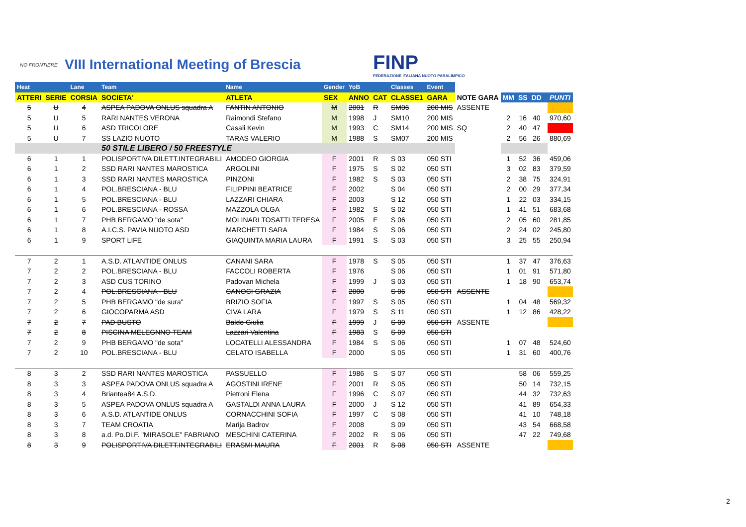NO FRONTIERE
VIII International Meeting of Brescia
FINP
FEDERAZIONE ITALIANA NUOTO PARALIMPICO
| Heat | | Lane | Team | Name | Gender | YoB | | Classes | Event | | | | | | |
| --- | --- | --- | --- | --- | --- | --- | --- | --- | --- | --- | --- | --- | --- | --- | --- |
| ATTERI | SERIE | CORSIA | SOCIETA' | ATLETA | SEX | ANNO | CAT | CLASSE1 | GARA | NOTE GARA | MM | SS | DD | | PUNTI |
| 5 | U | 4 | ASPEA PADOVA ONLUS squadra A | FANTIN ANTONIO | M | 2001 | R | SM06 | 200 MIS | ASSENTE | | | | | |
| 5 | U | 5 | RARI NANTES VERONA | Raimondi Stefano | M | 1998 | J | SM10 | 200 MIS | | 2 | 16 | 40 | | 970,60 |
| 5 | U | 6 | ASD TRICOLORE | Casali Kevin | M | 1993 | C | SM14 | 200 MIS | SQ | 2 | 40 | 47 | | |
| 5 | U | 7 | SS LAZIO NUOTO | TARAS VALERIO | M | 1988 | S | SM07 | 200 MIS | | 2 | 56 | 26 | | 880,69 |
| | | | 50 STILE LIBERO / 50 FREESTYLE | | | | | | | | | | | | |
| 6 | 1 | 1 | POLISPORTIVA DILETT.INTEGRABILI | AMODEO GIORGIA | F | 2001 | R | S 03 | 050 STI | | 1 | 52 | 36 | | 459,06 |
| 6 | 1 | 2 | SSD RARI NANTES MAROSTICA | ARGOLINI | F | 1975 | S | S 02 | 050 STI | | 3 | 02 | 83 | | 379,59 |
| 6 | 1 | 3 | SSD RARI NANTES MAROSTICA | PINZONI | F | 1982 | S | S 03 | 050 STI | | 2 | 38 | 75 | | 324,91 |
| 6 | 1 | 4 | POL.BRESCIANA - BLU | FILIPPINI BEATRICE | F | 2002 | | S 04 | 050 STI | | 2 | 00 | 29 | | 377,34 |
| 6 | 1 | 5 | POL.BRESCIANA - BLU | LAZZARI CHIARA | F | 2003 | | S 12 | 050 STI | | 1 | 22 | 03 | | 334,15 |
| 6 | 1 | 6 | POL.BRESCIANA - ROSSA | MAZZOLA OLGA | F | 1982 | S | S 02 | 050 STI | | 1 | 41 | 51 | | 683,68 |
| 6 | 1 | 7 | PHB BERGAMO "de sota" | MOLINARI TOSATTI TERESA | F | 2005 | E | S 06 | 050 STI | | 2 | 05 | 60 | | 281,85 |
| 6 | 1 | 8 | A.I.C.S. PAVIA NUOTO ASD | MARCHETTI SARA | F | 1984 | S | S 06 | 050 STI | | 2 | 24 | 02 | | 245,80 |
| 6 | 1 | 9 | SPORT LIFE | GIAQUINTA MARIA LAURA | F | 1991 | S | S 03 | 050 STI | | 3 | 25 | 55 | | 250,94 |
| 7 | 2 | 1 | A.S.D. ATLANTIDE ONLUS | CANANI SARA | F | 1978 | S | S 05 | 050 STI | | 1 | 37 | 47 | | 376,63 |
| 7 | 2 | 2 | POL.BRESCIANA - BLU | FACCOLI ROBERTA | F | 1976 | | S 06 | 050 STI | | 1 | 01 | 91 | | 571,80 |
| 7 | 2 | 3 | ASD CUS TORINO | Padovan Michela | F | 1999 | J | S 03 | 050 STI | | 1 | 18 | 90 | | 653,74 |
| 7 | 2 | 4 | POL.BRESCIANA - BLU | CANOCI GRAZIA | F | 2000 | | S 06 | 050 STI | ASSENTE | | | | | |
| 7 | 2 | 5 | PHB BERGAMO "de sura" | BRIZIO SOFIA | F | 1997 | S | S 05 | 050 STI | | 1 | 04 | 48 | | 569,32 |
| 7 | 2 | 6 | GIOCOPARMA ASD | CIVA LARA | F | 1979 | S | S 11 | 050 STI | | 1 | 12 | 86 | | 428,22 |
| 7 | 2 | 7 | PAD BUSTO | Baldo Giulia | F | 1999 | J | S 09 | 050 STI | ASSENTE | | | | | |
| 7 | 2 | 8 | PISCINA MELEGNNO TEAM | Lazzari Valentina | F | 1983 | S | S 09 | 050 STI | | | | | | |
| 7 | 2 | 9 | PHB BERGAMO "de sota" | LOCATELLI ALESSANDRA | F | 1984 | S | S 06 | 050 STI | | 1 | 07 | 48 | | 524,60 |
| 7 | 2 | 10 | POL.BRESCIANA - BLU | CELATO ISABELLA | F | 2000 | | S 05 | 050 STI | | 1 | 31 | 60 | | 400,76 |
| 8 | 3 | 2 | SSD RARI NANTES MAROSTICA | PASSUELLO | F | 1986 | S | S 07 | 050 STI | | | 58 | 06 | | 559,25 |
| 8 | 3 | 3 | ASPEA PADOVA ONLUS squadra A | AGOSTINI IRENE | F | 2001 | R | S 05 | 050 STI | | | 50 | 14 | | 732,15 |
| 8 | 3 | 4 | Briantea84 A.S.D. | Pietroni Elena | F | 1996 | C | S 07 | 050 STI | | | 44 | 32 | | 732,63 |
| 8 | 3 | 5 | ASPEA PADOVA ONLUS squadra A | GASTALDI ANNA LAURA | F | 2000 | J | S 12 | 050 STI | | | 41 | 89 | | 654,33 |
| 8 | 3 | 6 | A.S.D. ATLANTIDE ONLUS | CORNACCHINI SOFIA | F | 1997 | C | S 08 | 050 STI | | | 41 | 10 | | 748,18 |
| 8 | 3 | 7 | TEAM CROATIA | Marija Badrov | F | 2008 | | S 09 | 050 STI | | | 43 | 54 | | 668,58 |
| 8 | 3 | 8 | a.d. Po.Di.F. "MIRASOLE" FABRIANO | MESCHINI CATERINA | F | 2002 | R | S 06 | 050 STI | | | 47 | 22 | | 749,68 |
| 8 | 3 | 9 | POLISPORTIVA DILETT.INTEGRABILI | ERASMI MAURA | F | 2001 | R | S 08 | 050 STI | ASSENTE | | | | | |
2